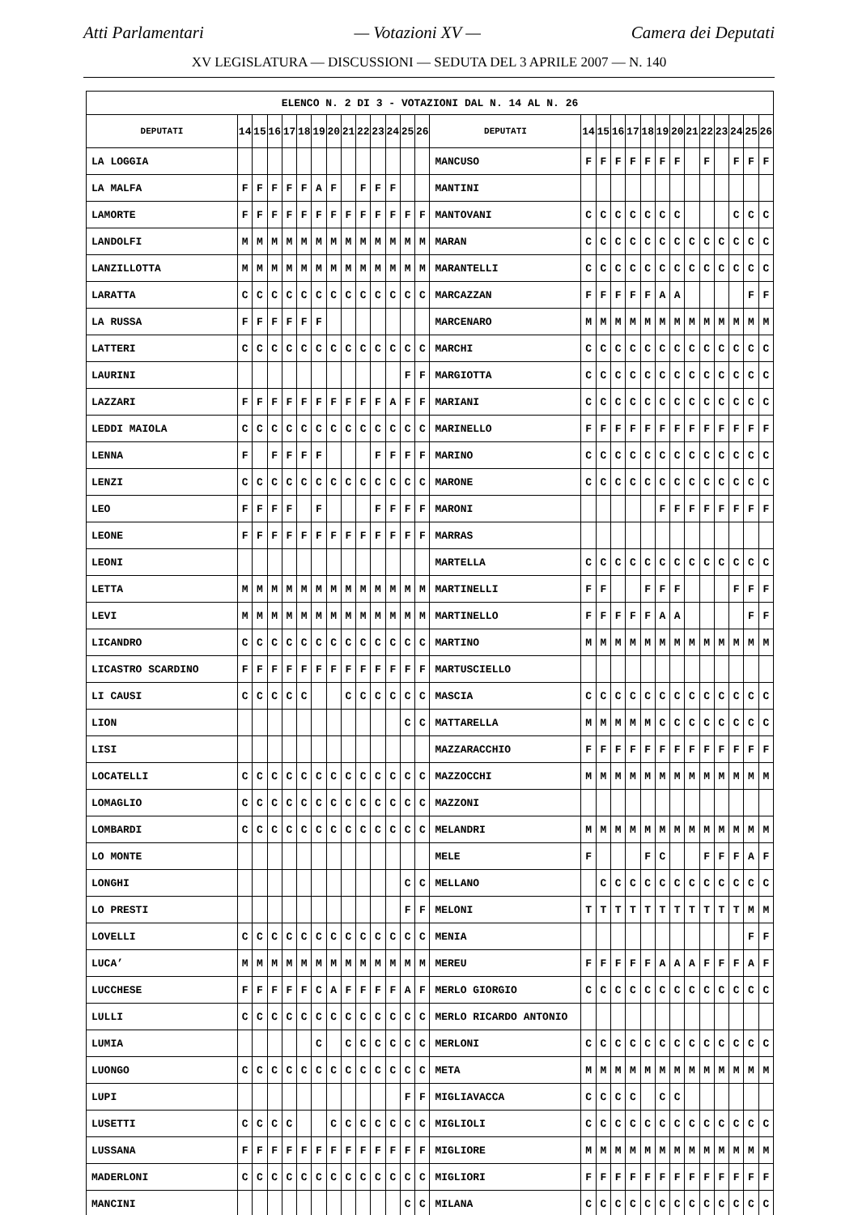Atti Parlamentari — Votazioni XV — Camera dei Deputati
XV LEGISLATURA — DISCUSSIONI — SEDUTA DEL 3 APRILE 2007 — N. 140
| ELENCO N. 2 DI 3 - VOTAZIONI DAL N. 14 AL N. 26 | | | | | | | | | | | | | | | | | | | | | | | | | | | |
| --- | --- | --- | --- | --- | --- | --- | --- | --- | --- | --- | --- | --- | --- | --- | --- | --- | --- | --- | --- | --- | --- | --- | --- | --- | --- | --- | --- |
| DEPUTATI | 14 | 15 | 16 | 17 | 18 | 19 | 20 | 21 | 22 | 23 | 24 | 25 | 26 | DEPUTATI | 14 | 15 | 16 | 17 | 18 | 19 | 20 | 21 | 22 | 23 | 24 | 25 | 26 |
| LA LOGGIA | | | | | | | | | | | | | | MANCUSO | F | F | F | F | F | F | F | | F | | F | F | F |
| LA MALFA | F | F | F | F | F | A | F | | F | F | F | | | MANTINI | | | | | | | | | | | | | |
| LAMORTE | F | F | F | F | F | F | F | F | F | F | F | F | F | MANTOVANI | C | C | C | C | C | C | C | | | | C | C | C |
| LANDOLFI | M | M | M | M | M | M | M | M | M | M | M | M | M | MARAN | C | C | C | C | C | C | C | C | C | C | C | C | C |
| LANZILLOTTA | M | M | M | M | M | M | M | M | M | M | M | M | M | MARANTELLI | C | C | C | C | C | C | C | C | C | C | C | C | C |
| LARATTA | C | C | C | C | C | C | C | C | C | C | C | C | C | MARCAZZAN | F | F | F | F | F | A | A | | | | | F | F |
| LA RUSSA | F | F | F | F | F | F | | | | | | | | MARCENARO | M | M | M | M | M | M | M | M | M | M | M | M | M |
| LATTERI | C | C | C | C | C | C | C | C | C | C | C | C | C | MARCHI | C | C | C | C | C | C | C | C | C | C | C | C | C |
| LAURINI | | | | | | | | | | | | F | F | MARGIOTTA | C | C | C | C | C | C | C | C | C | C | C | C | C |
| LAZZARI | F | F | F | F | F | F | F | F | F | F | A | F | F | MARIANI | C | C | C | C | C | C | C | C | C | C | C | C | C |
| LEDDI MAIOLA | C | C | C | C | C | C | C | C | C | C | C | C | C | MARINELLO | F | F | F | F | F | F | F | F | F | F | F | F | F |
| LENNA | F | | F | F | F | F | | | | F | F | F | F | MARINO | C | C | C | C | C | C | C | C | C | C | C | C | C |
| LENZI | C | C | C | C | C | C | C | C | C | C | C | C | C | MARONE | C | C | C | C | C | C | C | C | C | C | C | C | C |
| LEO | F | F | F | F | | F | | | | F | F | F | F | MARONI | | | | | | F | F | F | F | F | F | F | F |
| LEONE | F | F | F | F | F | F | F | F | F | F | F | F | F | MARRAS | | | | | | | | | | | | | |
| LEONI | | | | | | | | | | | | | | MARTELLA | C | C | C | C | C | C | C | C | C | C | C | C | C |
| LETTA | M | M | M | M | M | M | M | M | M | M | M | M | M | MARTINELLI | F | F | | | F | F | F | | | | F | F | F |
| LEVI | M | M | M | M | M | M | M | M | M | M | M | M | M | MARTINELLO | F | F | F | F | F | A | A | | | | | F | F |
| LICANDRO | C | C | C | C | C | C | C | C | C | C | C | C | C | MARTINO | M | M | M | M | M | M | M | M | M | M | M | M | M |
| LICASTRO SCARDINO | F | F | F | F | F | F | F | F | F | F | F | F | F | MARTUSCIELLO | | | | | | | | | | | | | |
| LI CAUSI | C | C | C | C | C | | | C | C | C | C | C | C | MASCIA | C | C | C | C | C | C | C | C | C | C | C | C | C |
| LION | | | | | | | | | | | | C | C | MATTARELLA | M | M | M | M | M | C | C | C | C | C | C | C | C |
| LISI | | | | | | | | | | | | | | MAZZARACCHIO | F | F | F | F | F | F | F | F | F | F | F | F | F |
| LOCATELLI | C | C | C | C | C | C | C | C | C | C | C | C | C | MAZZOCCHI | M | M | M | M | M | M | M | M | M | M | M | M | M |
| LOMAGLIO | C | C | C | C | C | C | C | C | C | C | C | C | C | MAZZONI | | | | | | | | | | | | | |
| LOMBARDI | C | C | C | C | C | C | C | C | C | C | C | C | C | MELANDRI | M | M | M | M | M | M | M | M | M | M | M | M | M |
| LO MONTE | | | | | | | | | | | | | | MELE | F | | | | F | C | | | F | F | F | A | F |
| LONGHI | | | | | | | | | | | | C | C | MELLANO | | C | C | C | C | C | C | C | C | C | C | C | C |
| LO PRESTI | | | | | | | | | | | | F | F | MELONI | T | T | T | T | T | T | T | T | T | T | T | M | M |
| LOVELLI | C | C | C | C | C | C | C | C | C | C | C | C | C | MENIA | | | | | | | | | | | | F | F |
| LUCA’ | M | M | M | M | M | M | M | M | M | M | M | M | M | MEREU | F | F | F | F | F | A | A | A | F | F | F | A | F |
| LUCCHESE | F | F | F | F | F | C | A | F | F | F | F | A | F | MERLO GIORGIO | C | C | C | C | C | C | C | C | C | C | C | C | C |
| LULLI | C | C | C | C | C | C | C | C | C | C | C | C | C | MERLO RICARDO ANTONIO | | | | | | | | | | | | | |
| LUMIA | | | | | | C | | C | C | C | C | C | C | MERLONI | C | C | C | C | C | C | C | C | C | C | C | C | C |
| LUONGO | C | C | C | C | C | C | C | C | C | C | C | C | C | META | M | M | M | M | M | M | M | M | M | M | M | M | M |
| LUPI | | | | | | | | | | | | F | F | MIGLIAVACCA | C | C | C | C | | C | C | | | | | | |
| LUSETTI | C | C | C | C | | | C | C | C | C | C | C | C | MIGLIOLI | C | C | C | C | C | C | C | C | C | C | C | C | C |
| LUSSANA | F | F | F | F | F | F | F | F | F | F | F | F | F | MIGLIORE | M | M | M | M | M | M | M | M | M | M | M | M | M |
| MADERLONI | C | C | C | C | C | C | C | C | C | C | C | C | C | MIGLIORI | F | F | F | F | F | F | F | F | F | F | F | F | F |
| MANCINI | | | | | | | | | | | | C | C | MILANA | C | C | C | C | C | C | C | C | C | C | C | C | C |